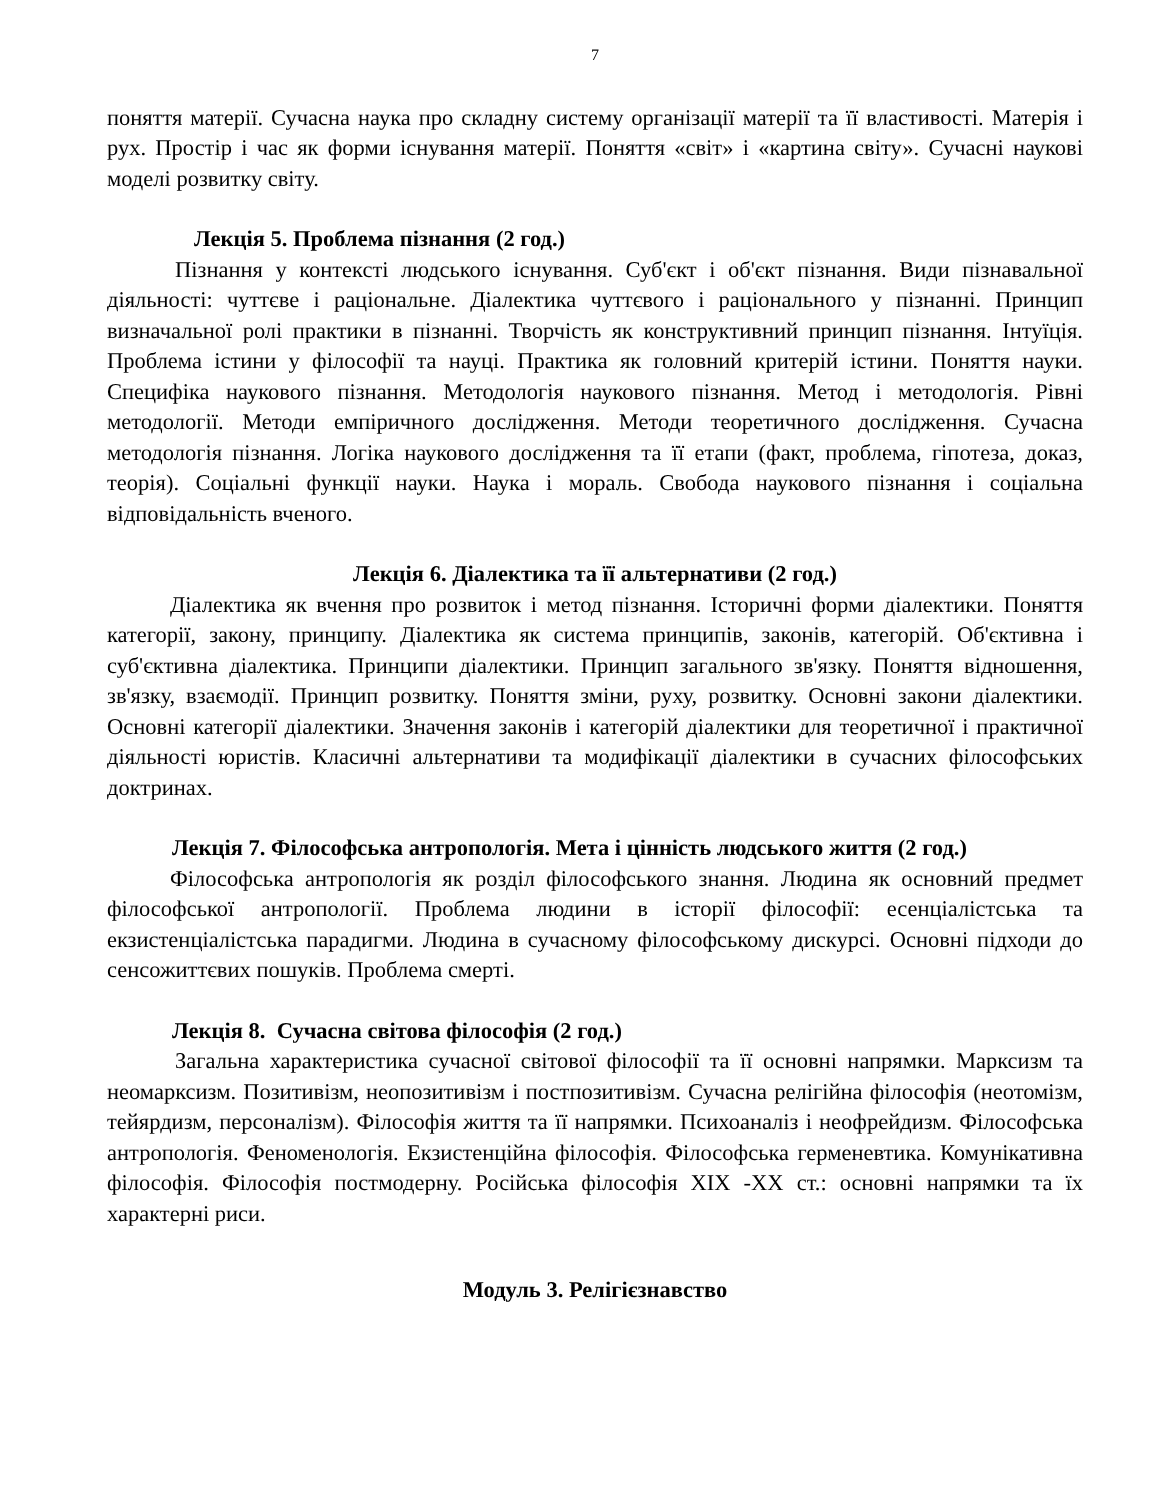7
поняття матерії. Сучасна наука про складну систему організації матерії та її властивості. Матерія і рух. Простір і час як форми існування матерії. Поняття «світ» і «картина світу». Сучасні наукові моделі розвитку світу.
Лекція 5. Проблема пізнання (2 год.)
Пізнання у контексті людського існування. Суб'єкт і об'єкт пізнання. Види пізнавальної діяльності: чуттєве і раціональне. Діалектика чуттєвого і раціонального у пізнанні. Принцип визначальної ролі практики в пізнанні. Творчість як конструктивний принцип пізнання. Інтуїція. Проблема істини у філософії та науці. Практика як головний критерій істини. Поняття науки. Специфіка наукового пізнання. Методологія наукового пізнання. Метод і методологія. Рівні методології. Методи емпіричного дослідження. Методи теоретичного дослідження. Сучасна методологія пізнання. Логіка наукового дослідження та її етапи (факт, проблема, гіпотеза, доказ, теорія). Соціальні функції науки. Наука і мораль. Свобода наукового пізнання і соціальна відповідальність вченого.
Лекція 6. Діалектика та її альтернативи (2 год.)
Діалектика як вчення про розвиток і метод пізнання. Історичні форми діалектики. Поняття категорії, закону, принципу. Діалектика як система принципів, законів, категорій. Об'єктивна і суб'єктивна діалектика. Принципи діалектики. Принцип загального зв'язку. Поняття відношення, зв'язку, взаємодії. Принцип розвитку. Поняття зміни, руху, розвитку. Основні закони діалектики. Основні категорії діалектики. Значення законів і категорій діалектики для теоретичної і практичної діяльності юристів. Класичні альтернативи та модифікації діалектики в сучасних філософських доктринах.
Лекція 7. Філософська антропологія. Мета і цінність людського життя (2 год.)
Філософська антропологія як розділ філософського знання. Людина як основний предмет філософської антропології. Проблема людини в історії філософії: есенціалістська та екзистенціалістська парадигми. Людина в сучасному філософському дискурсі. Основні підходи до сенсожиттєвих пошуків. Проблема смерті.
Лекція 8. Сучасна світова філософія (2 год.)
Загальна характеристика сучасної світової філософії та її основні напрямки. Марксизм та неомарксизм. Позитивізм, неопозитивізм і постпозитивізм. Сучасна релігійна філософія (неотомізм, тейярдизм, персоналізм). Філософія життя та її напрямки. Психоаналіз і неофрейдизм. Філософська антропологія. Феноменологія. Екзистенційна філософія. Філософська герменевтика. Комунікативна філософія. Філософія постмодерну. Російська філософія XIX -XX ст.: основні напрямки та їх характерні риси.
Модуль 3. Релігієзнавство